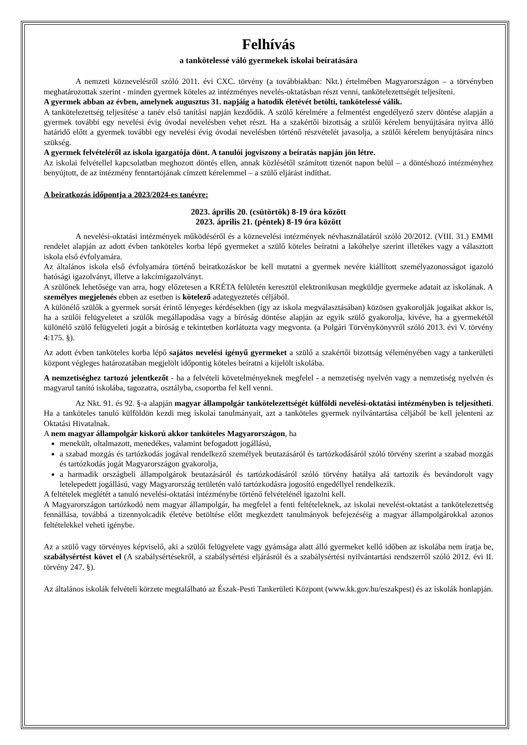Felhívás
a tankötelessé váló gyermekek iskolai beíratására
A nemzeti köznevelésről szóló 2011. évi CXC. törvény (a továbbiakban: Nkt.) értelmében Magyarországon – a törvényben meghatározottak szerint - minden gyermek köteles az intézményes nevelés-oktatásban részt venni, tankötelezettségét teljesíteni.
A gyermek abban az évben, amelynek augusztus 31. napjáig a hatodik életévét betölti, tankötelessé válik.
A tankötelezettség teljesítése a tanév első tanítási napján kezdődik. A szülő kérelmére a felmentést engedélyező szerv döntése alapján a gyermek további egy nevelési évig óvodai nevelésben vehet részt. Ha a szakértői bizottság a szülői kérelem benyújtására nyitva álló határidő előtt a gyermek további egy nevelési évig óvodai nevelésben történő részvételét javasolja, a szülői kérelem benyújtására nincs szükség.
A gyermek felvételéről az iskola igazgatója dönt. A tanulói jogviszony a beíratás napján jön létre.
Az iskolai felvétellel kapcsolatban meghozott döntés ellen, annak közlésétől számított tizenöt napon belül – a döntéshozó intézményhez benyújtott, de az intézmény fenntartójának címzett kérelemmel – a szülő eljárást indíthat.
A beiratkozás időpontja a 2023/2024-es tanévre:
2023. április 20. (csütörtök) 8-19 óra között
2023. április 21. (péntek) 8-19 óra között
A nevelési-oktatási intézmények működéséről és a köznevelési intézmények névhasználatáról szóló 20/2012. (VIII. 31.) EMMI rendelet alapján az adott évben tanköteles korba lépő gyermeket a szülő köteles beíratni a lakóhelye szerint illetékes vagy a választott iskola első évfolyamára.
Az általános iskola első évfolyamára történő beiratkozáskor be kell mutatni a gyermek nevére kiállított személyazonosságot igazoló hatósági igazolványt, illetve a lakcímigazolványt.
A szülőnek lehetősége van arra, hogy előzetesen a KRÉTA felületén keresztül elektronikusan megküldje gyermeke adatait az iskolának. A személyes megjelenés ebben az esetben is kötelező adategyeztetés céljából.
A különélő szülők a gyermek sorsát érintő lényeges kérdésekben (így az iskola megválasztásában) közösen gyakorolják jogaikat akkor is, ha a szülői felügyeletet a szülők megállapodása vagy a bíróság döntése alapján az egyik szülő gyakorolja, kivéve, ha a gyermekétől különélő szülő felügyeleti jogát a bíróság e tekintetben korlátozta vagy megvonta. (a Polgári Törvénykönyvről szóló 2013. évi V. törvény 4:175. §).
Az adott évben tanköteles korba lépő sajátos nevelési igényű gyermeket a szülő a szakértői bizottság véleményében vagy a tankerületi központ végleges határozatában megjelölt időpontig köteles beíratni a kijelölt iskolába.
A nemzetiséghez tartozó jelentkezőt - ha a felvételi követelményeknek megfelel - a nemzetiség nyelvén vagy a nemzetiség nyelvén és magyarul tanító iskolába, tagozatra, osztályba, csoportba fel kell venni.
Az Nkt. 91. és 92. §-a alapján magyar állampolgár tankötelezettségét külföldi nevelési-oktatási intézményben is teljesítheti. Ha a tanköteles tanuló külföldön kezdi meg iskolai tanulmányait, azt a tanköteles gyermek nyilvántartása céljából be kell jelenteni az Oktatási Hivatalnak.
A nem magyar állampolgár kiskorú akkor tanköteles Magyarországon, ha
menekült, oltalmazott, menedékes, valamint befogadott jogállású,
a szabad mozgás és tartózkodás jogával rendelkező személyek beutazásáról és tartózkodásáról szóló törvény szerint a szabad mozgás és tartózkodás jogát Magyarországon gyakorolja,
a harmadik országbeli állampolgárok beutazásáról és tartózkodásáról szóló törvény hatálya alá tartozik és bevándorolt vagy letelepedett jogállású, vagy Magyarország területén való tartózkodásra jogosító engedéllyel rendelkezik.
A feltételek meglétét a tanuló nevelési-oktatási intézménybe történő felvételénél igazolni kell.
A Magyarországon tartózkodó nem magyar állampolgár, ha megfelel a fenti feltételeknek, az iskolai nevelést-oktatást a tankötelezettség fennállása, továbbá a tizennyolcadik életéve betöltése előtt megkezdett tanulmányok befejezéséig a magyar állampolgárokkal azonos feltételekkel veheti igénybe.
Az a szülő vagy törvényes képviselő, aki a szülői felügyelete vagy gyámsága alatt álló gyermeket kellő időben az iskolába nem íratja be, szabálysértést követ el (A szabálysértésekről, a szabálysértési eljárásról és a szabálysértési nyilvántartási rendszerről szóló 2012. évi II. törvény 247. §).
Az általános iskolák felvételi körzete megtalálható az Észak-Pesti Tankerületi Központ (www.kk.gov.hu/eszakpest) és az iskolák honlapján.